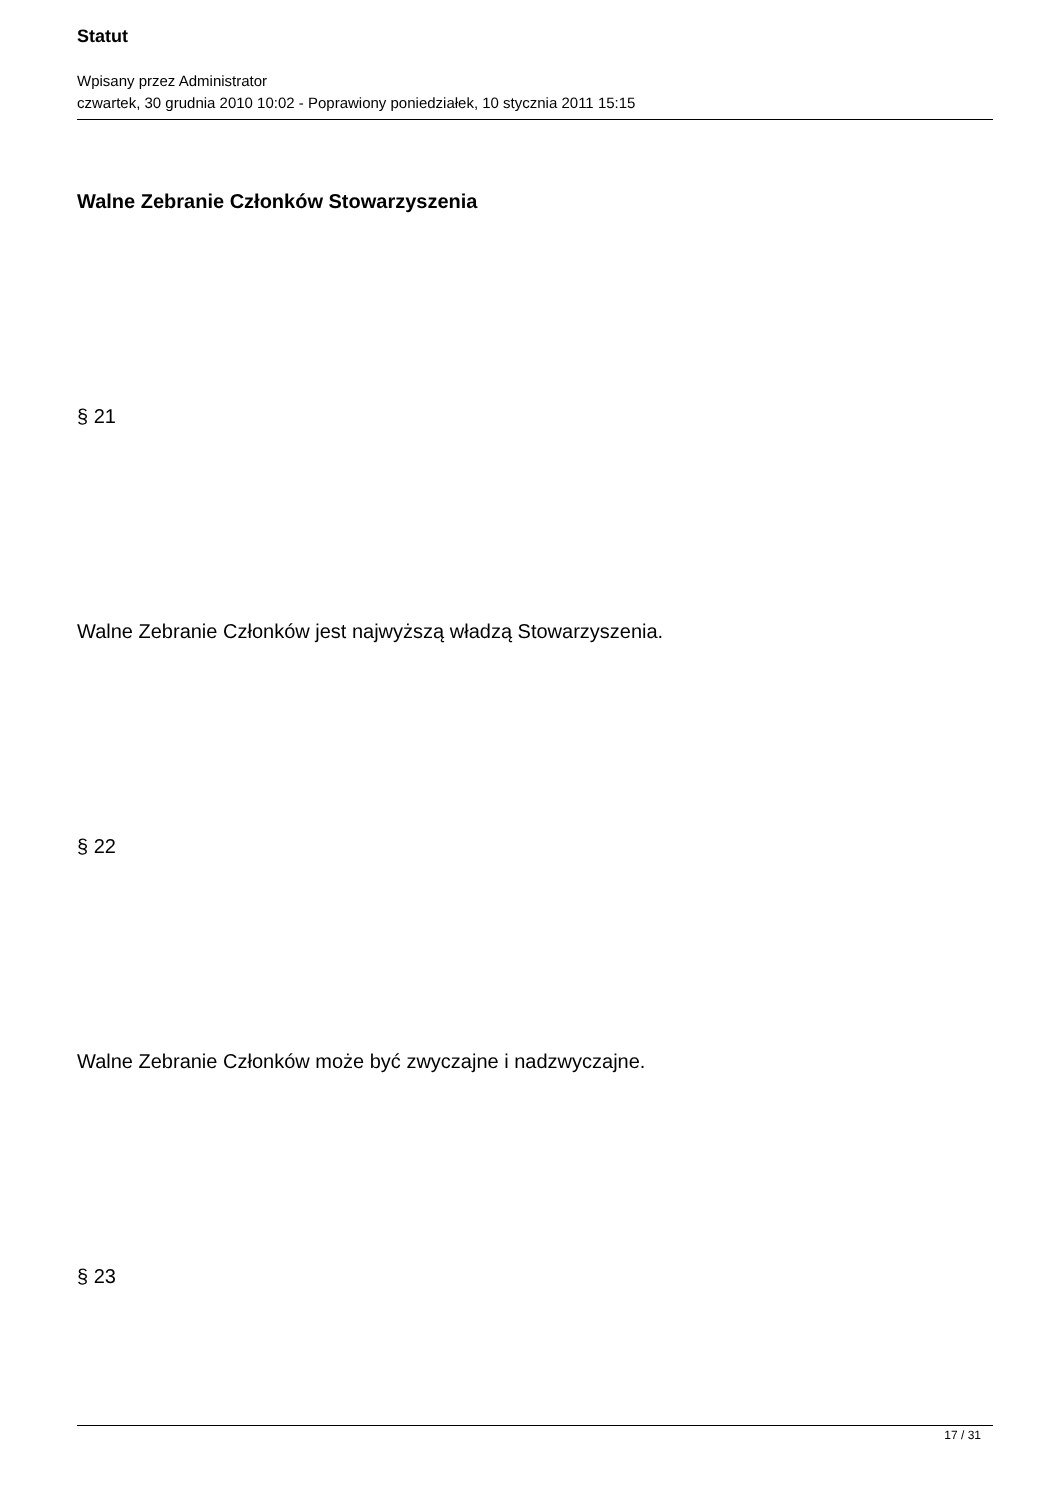Statut
Wpisany przez Administrator
czwartek, 30 grudnia 2010 10:02 - Poprawiony poniedziałek, 10 stycznia 2011 15:15
Walne Zebranie Członków Stowarzyszenia
§ 21
Walne Zebranie Członków jest najwyższą władzą Stowarzyszenia.
§ 22
Walne Zebranie Członków może być zwyczajne i nadzwyczajne.
§ 23
17 / 31